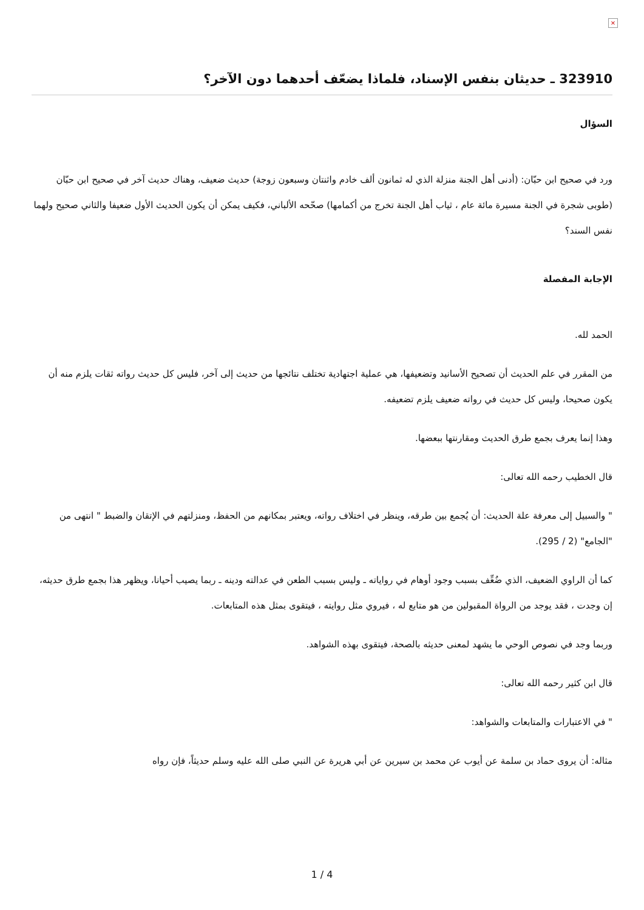×
323910 ـ حديثان بنفس الإسناد، فلماذا يضعّف أحدهما دون الآخر؟
السؤال
ورد في صحيح ابن حبّان: (أدنى أهل الجنة منزلة الذي له ثمانون ألف خادم واثنتان وسبعون زوجة) حديث ضعيف، وهناك حديث آخر في صحيح ابن حبّان (طوبى شجرة في الجنة مسيرة مائة عام ، ثياب أهل الجنة تخرج من أكمامها) صحّحه الألباني، فكيف يمكن أن يكون الحديث الأول ضعيفا والثاني صحيح ولهما نفس السند؟
الإجابة المفصلة
الحمد لله.
من المقرر في علم الحديث أن تصحيح الأسانيد وتضعيفها، هي عملية اجتهادية تختلف نتائجها من حديث إلى آخر، فليس كل حديث رواته ثقات يلزم منه أن يكون صحيحا، وليس كل حديث في رواته ضعيف يلزم تضعيفه.
وهذا إنما يعرف بجمع طرق الحديث ومقارنتها ببعضها.
قال الخطيب رحمه الله تعالى:
" والسبيل إلى معرفة علة الحديث: أن يُجمع بين طرقه، وينظر في اختلاف رواته، ويعتبر بمكانهم من الحفظ، ومنزلتهم في الإتقان والضبط " انتهى من "الجامع" (2 / 295).
كما أن الراوي الضعيف، الذي ضُعِّف بسبب وجود أوهام في رواياته ـ وليس بسبب الطعن في عدالته ودينه ـ ربما يصيب أحيانا، ويظهر هذا بجمع طرق حديثه، إن وجدت ، فقد يوجد من الرواة المقبولين من هو متابع له ، فيروي مثل روايته ، فيتقوى بمثل هذه المتابعات.
وربما وجد في نصوص الوحي ما يشهد لمعنى حديثه بالصحة، فيتقوى بهذه الشواهد.
قال ابن كثير رحمه الله تعالى:
" في الاعتبارات والمتابعات والشواهد:
مثاله: أن يروى حماد بن سلمة عن أيوب عن محمد بن سيرين عن أبي هريرة عن النبي صلى الله عليه وسلم حديثاً، فإن رواه
1 / 4